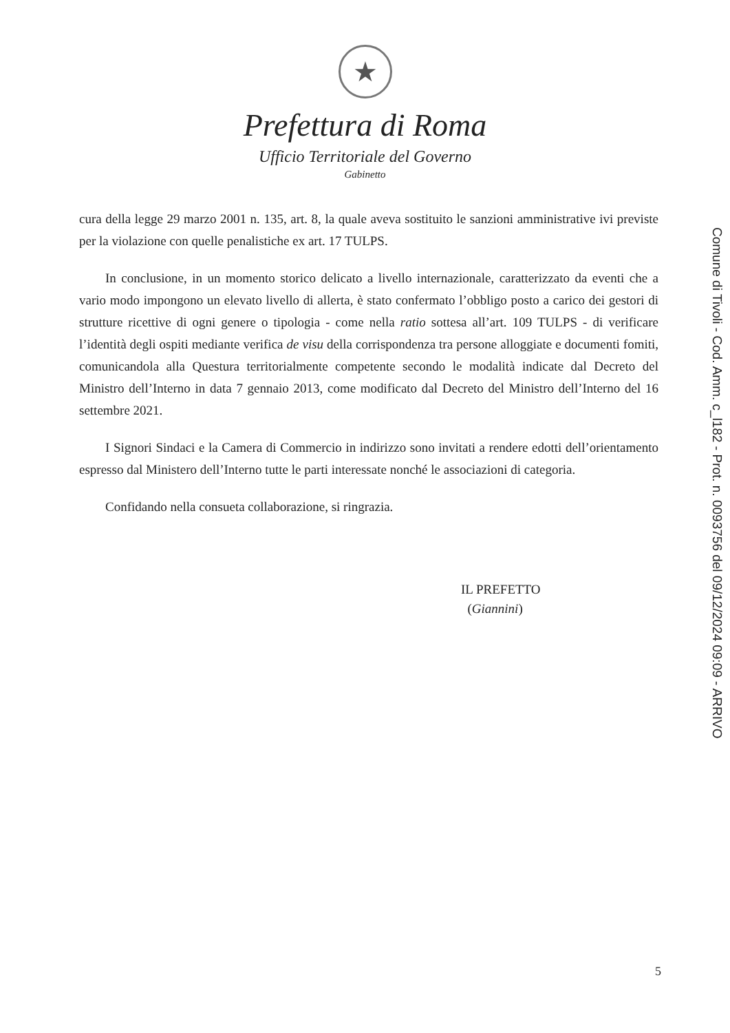★
Prefettura di Roma
Ufficio Territoriale del Governo
Gabinetto
cura della legge 29 marzo 2001 n. 135, art. 8, la quale aveva sostituito le sanzioni amministrative ivi previste per la violazione con quelle penalistiche ex art. 17 TULPS.
In conclusione, in un momento storico delicato a livello internazionale, caratterizzato da eventi che a vario modo impongono un elevato livello di allerta, è stato confermato l’obbligo posto a carico dei gestori di strutture ricettive di ogni genere o tipologia - come nella ratio sottesa all’art. 109 TULPS - di verificare l’identità degli ospiti mediante verifica de visu della corrispondenza tra persone alloggiate e documenti fomiti, comunicandola alla Questura territorialmente competente secondo le modalità indicate dal Decreto del Ministro dell’Interno in data 7 gennaio 2013, come modificato dal Decreto del Ministro dell’Interno del 16 settembre 2021.
I Signori Sindaci e la Camera di Commercio in indirizzo sono invitati a rendere edotti dell’orientamento espresso dal Ministero dell’Interno tutte le parti interessate nonché le associazioni di categoria.
Confidando nella consueta collaborazione, si ringrazia.
IL PREFETTO
(Giannini)
Comune di Tivoli - Cod. Amm. c_l182 - Prot. n. 0093756 del 09/12/2024 09:09 - ARRIVO
5